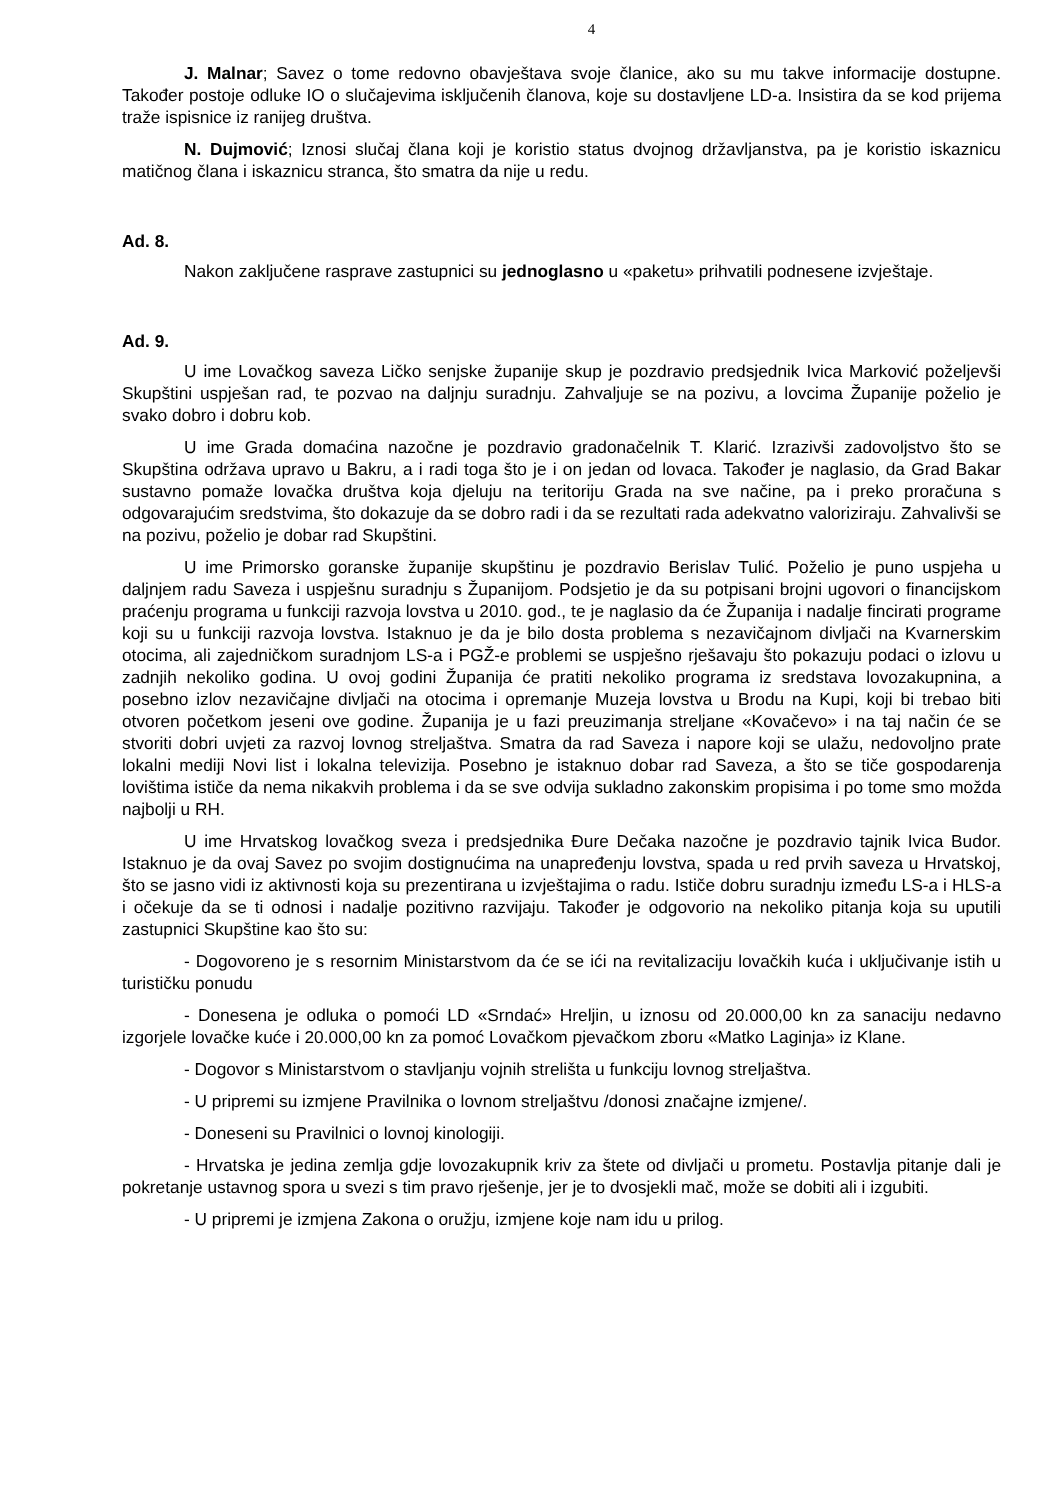4
J. Malnar; Savez o tome redovno obavještava svoje članice, ako su mu takve informacije dostupne. Također postoje odluke IO o slučajevima isključenih članova, koje su dostavljene LD-a. Insistira da se kod prijema traže ispisnice iz ranijeg društva.
N. Dujmović; Iznosi slučaj člana koji je koristio status dvojnog državljanstva, pa je koristio iskaznicu matičnog člana i iskaznicu stranca, što smatra da nije u redu.
Ad. 8.
Nakon zaključene rasprave zastupnici su jednoglasno u «paketu» prihvatili podnesene izvještaje.
Ad. 9.
U ime Lovačkog saveza Ličko senjske županije skup je pozdravio predsjednik Ivica Marković poželjevši Skupštini uspješan rad, te pozvao na daljnju suradnju. Zahvaljuje se na pozivu, a lovcima Županije poželio je svako dobro i dobru kob.
U ime Grada domaćina nazočne je pozdravio gradonačelnik T. Klarić. Izrazivši zadovoljstvo što se Skupština održava upravo u Bakru, a i radi toga što je i on jedan od lovaca. Također je naglasio, da Grad Bakar sustavno pomaže lovačka društva koja djeluju na teritoriju Grada na sve načine, pa i preko proračuna s odgovarajućim sredstvima, što dokazuje da se dobro radi i da se rezultati rada adekvatno valoriziraju. Zahvalivši se na pozivu, poželio je dobar rad Skupštini.
U ime Primorsko goranske županije skupštinu je pozdravio Berislav Tulić. Poželio je puno uspjeha u daljnjem radu Saveza i uspješnu suradnju s Županijom. Podsjetio je da su potpisani brojni ugovori o financijskom praćenju programa u funkciji razvoja lovstva u 2010. god., te je naglasio da će Županija i nadalje fincirati programe koji su u funkciji razvoja lovstva. Istaknuo je da je bilo dosta problema s nezavičajnom divljači na Kvarnerskim otocima, ali zajedničkom suradnjom LS-a i PGŽ-e problemi se uspješno rješavaju što pokazuju podaci o izlovu u zadnjih nekoliko godina. U ovoj godini Županija će pratiti nekoliko programa iz sredstava lovozakupnina, a posebno izlov nezavičajne divljači na otocima i opremanje Muzeja lovstva u Brodu na Kupi, koji bi trebao biti otvoren početkom jeseni ove godine. Županija je u fazi preuzimanja streljane «Kovačevo» i na taj način će se stvoriti dobri uvjeti za razvoj lovnog streljaštva. Smatra da rad Saveza i napore koji se ulažu, nedovoljno prate lokalni mediji Novi list i lokalna televizija. Posebno je istaknuo dobar rad Saveza, a što se tiče gospodarenja lovištima ističe da nema nikakvih problema i da se sve odvija sukladno zakonskim propisima i po tome smo možda najbolji u RH.
U ime Hrvatskog lovačkog sveza i predsjednika Đure Dečaka nazočne je pozdravio tajnik Ivica Budor. Istaknuo je da ovaj Savez po svojim dostignućima na unapređenju lovstva, spada u red prvih saveza u Hrvatskoj, što se jasno vidi iz aktivnosti koja su prezentirana u izvještajima o radu. Ističe dobru suradnju između LS-a i HLS-a i očekuje da se ti odnosi i nadalje pozitivno razvijaju. Također je odgovorio na nekoliko pitanja koja su uputili zastupnici Skupštine kao što su:
- Dogovoreno je s resornim Ministarstvom da će se ići na revitalizaciju lovačkih kuća i uključivanje istih u turističku ponudu
- Donesena je odluka o pomoći LD «Srndać» Hreljin, u iznosu od 20.000,00 kn za sanaciju nedavno izgorjele lovačke kuće i 20.000,00 kn za pomoć Lovačkom pjevačkom zboru «Matko Laginja» iz Klane.
- Dogovor s Ministarstvom o stavljanju vojnih strelišta u funkciju lovnog streljaštva.
- U pripremi su izmjene Pravilnika o lovnom streljaštvu /donosi značajne izmjene/.
- Doneseni su Pravilnici o lovnoj kinologiji.
- Hrvatska je jedina zemlja gdje lovozakupnik kriv za štete od divljači u prometu. Postavlja pitanje dali je pokretanje ustavnog spora u svezi s tim pravo rješenje, jer je to dvosjekli mač, može se dobiti ali i izgubiti.
- U pripremi je izmjena Zakona o oružju, izmjene koje nam idu u prilog.